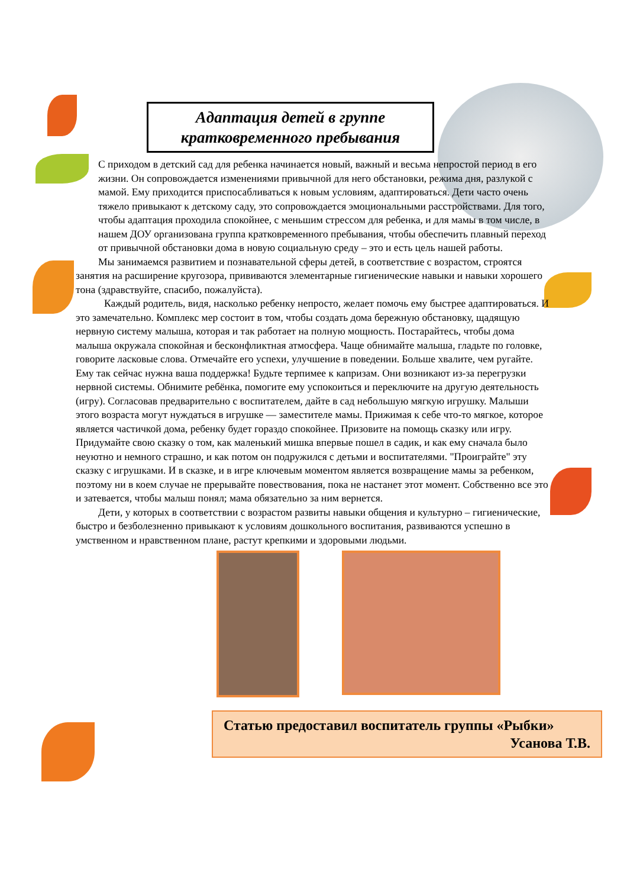Адаптация детей в группе
кратковременного пребывания
С приходом в детский сад для ребенка начинается новый, важный и весьма непростой период в его жизни. Он сопровождается изменениями привычной для него обстановки, режима дня, разлукой с мамой. Ему приходится приспосабливаться к новым условиям, адаптироваться. Дети часто очень тяжело привыкают к детскому саду, это сопровождается эмоциональными расстройствами. Для того, чтобы адаптация проходила спокойнее, с меньшим стрессом для ребенка, и для мамы в том числе, в нашем ДОУ организована группа кратковременного пребывания, чтобы обеспечить плавный переход от привычной обстановки дома в новую социальную среду – это и есть цель нашей работы.
Мы занимаемся развитием и познавательной сферы детей, в соответствие с возрастом, строятся занятия на расширение кругозора, прививаются элементарные гигиенические навыки и навыки хорошего тона (здравствуйте, спасибо, пожалуйста).
Каждый родитель, видя, насколько ребенку непросто, желает помочь ему быстрее адаптироваться. И это замечательно. Комплекс мер состоит в том, чтобы создать дома бережную обстановку, щадящую нервную систему малыша, которая и так работает на полную мощность. Постарайтесь, чтобы дома малыша окружала спокойная и бесконфликтная атмосфера. Чаще обнимайте малыша, гладьте по головке, говорите ласковые слова. Отмечайте его успехи, улучшение в поведении. Больше хвалите, чем ругайте. Ему так сейчас нужна ваша поддержка! Будьте терпимее к капризам. Они возникают из-за перегрузки нервной системы. Обнимите ребёнка, помогите ему успокоиться и переключите на другую деятельность (игру). Согласовав предварительно с воспитателем, дайте в сад небольшую мягкую игрушку. Малыши этого возраста могут нуждаться в игрушке — заместителе мамы. Прижимая к себе что-то мягкое, которое является частичкой дома, ребенку будет гораздо спокойнее. Призовите на помощь сказку или игру. Придумайте свою сказку о том, как маленький мишка впервые пошел в садик, и как ему сначала было неуютно и немного страшно, и как потом он подружился с детьми и воспитателями. "Проиграйте" эту сказку с игрушками. И в сказке, и в игре ключевым моментом является возвращение мамы за ребенком, поэтому ни в коем случае не прерывайте повествования, пока не настанет этот момент. Собственно все это и затевается, чтобы малыш понял; мама обязательно за ним вернется.
Дети, у которых в соответствии с возрастом развиты навыки общения и культурно – гигиенические, быстро и безболезненно привыкают к условиям дошкольного воспитания, развиваются успешно в умственном и нравственном плане, растут крепкими и здоровыми людьми.
Статью предоставил воспитатель группы «Рыбки»
Усанова Т.В.